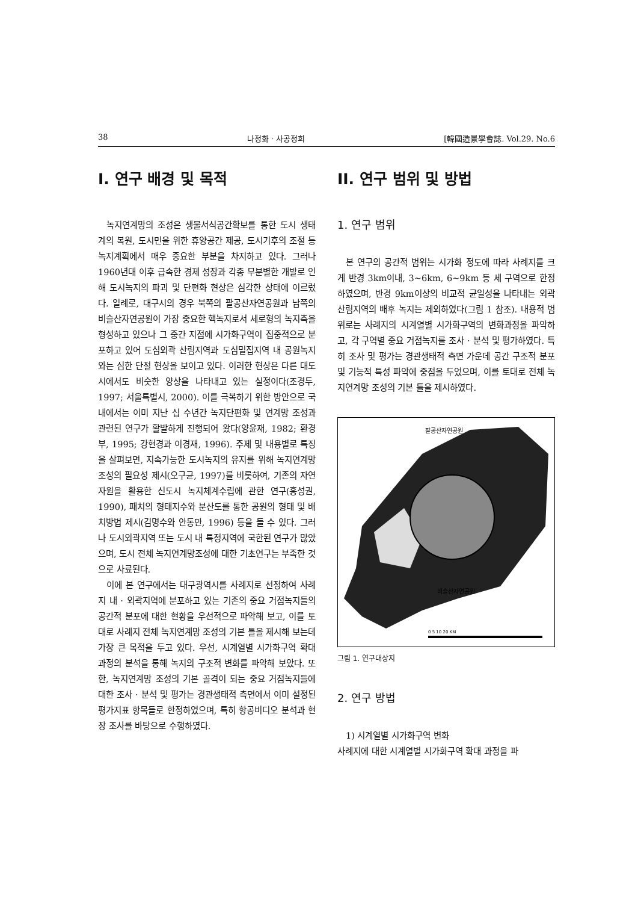38 나정화 · 사공정희 [韓國造景學會誌. Vol.29. No.6
I. 연구 배경 및 목적
녹지연계망의 조성은 생물서식공간확보를 통한 도시 생태계의 복원, 도시민을 위한 휴양공간 제공, 도시기후의 조절 등 녹지계획에서 매우 중요한 부분을 차지하고 있다. 그러나 1960년대 이후 급속한 경제 성장과 각종 무분별한 개발로 인해 도시녹지의 파괴 및 단편화 현상은 심각한 상태에 이르렀다. 일례로, 대구시의 경우 북쪽의 팔공산자연공원과 남쪽의 비슬산자연공원이 가장 중요한 핵녹지로서 세로형의 녹지축을 형성하고 있으나 그 중간 지점에 시가화구역이 집중적으로 분포하고 있어 도심외곽 산림지역과 도심밀집지역 내 공원녹지와는 심한 단절 현상을 보이고 있다. 이러한 현상은 다른 대도시에서도 비슷한 양상을 나타내고 있는 실정이다(조경두, 1997; 서울특별시, 2000). 이를 극복하기 위한 방안으로 국내에서는 이미 지난 십 수년간 녹지단편화 및 연계망 조성과 관련된 연구가 활발하게 진행되어 왔다(양윤재, 1982; 환경부, 1995; 강현경과 이경재, 1996). 주제 및 내용별로 특징을 살펴보면, 지속가능한 도시녹지의 유지를 위해 녹지연계망 조성의 필요성 제시(오구균, 1997)를 비롯하여, 기존의 자연자원을 활용한 신도시 녹지체계수립에 관한 연구(홍성권, 1990), 패치의 형태지수와 분산도를 통한 공원의 형태 및 배치방법 제시(김명수와 안동만, 1996) 등을 들 수 있다. 그러나 도시외곽지역 또는 도시 내 특정지역에 국한된 연구가 많았으며, 도시 전체 녹지연계망조성에 대한 기초연구는 부족한 것으로 사료된다.
이에 본 연구에서는 대구광역시를 사례지로 선정하여 사례지 내 · 외곽지역에 분포하고 있는 기존의 중요 거점녹지들의 공간적 분포에 대한 현황을 우선적으로 파악해 보고, 이를 토대로 사례지 전체 녹지연계망 조성의 기본 틀을 제시해 보는데 가장 큰 목적을 두고 있다. 우선, 시계열별 시가화구역 확대 과정의 분석을 통해 녹지의 구조적 변화를 파악해 보았다. 또한, 녹지연계망 조성의 기본 골격이 되는 중요 거점녹지들에 대한 조사 · 분석 및 평가는 경관생태적 측면에서 이미 설정된 평가지표 항목들로 한정하였으며, 특히 항공비디오 분석과 현장 조사를 바탕으로 수행하였다.
II. 연구 범위 및 방법
1. 연구 범위
본 연구의 공간적 범위는 시가화 정도에 따라 사례지를 크게 반경 3km이내, 3~6km, 6~9km 등 세 구역으로 한정하였으며, 반경 9km이상의 비교적 균일성을 나타내는 외곽 산림지역의 배후 녹지는 제외하였다(그림 1 참조). 내용적 범위로는 사례지의 시계열별 시가화구역의 변화과정을 파악하고, 각 구역별 중요 거점녹지를 조사 · 분석 및 평가하였다. 특히 조사 및 평가는 경관생태적 측면 가운데 공간 구조적 분포 및 기능적 특성 파악에 중점을 두었으며, 이를 토대로 전체 녹지연계망 조성의 기본 틀을 제시하였다.
팔공산자연공원
비슬산자연공원
0 5 10 20 KM
그림 1. 연구대상지
2. 연구 방법
1) 시계열별 시가화구역 변화
사례지에 대한 시계열별 시가화구역 확대 과정을 파